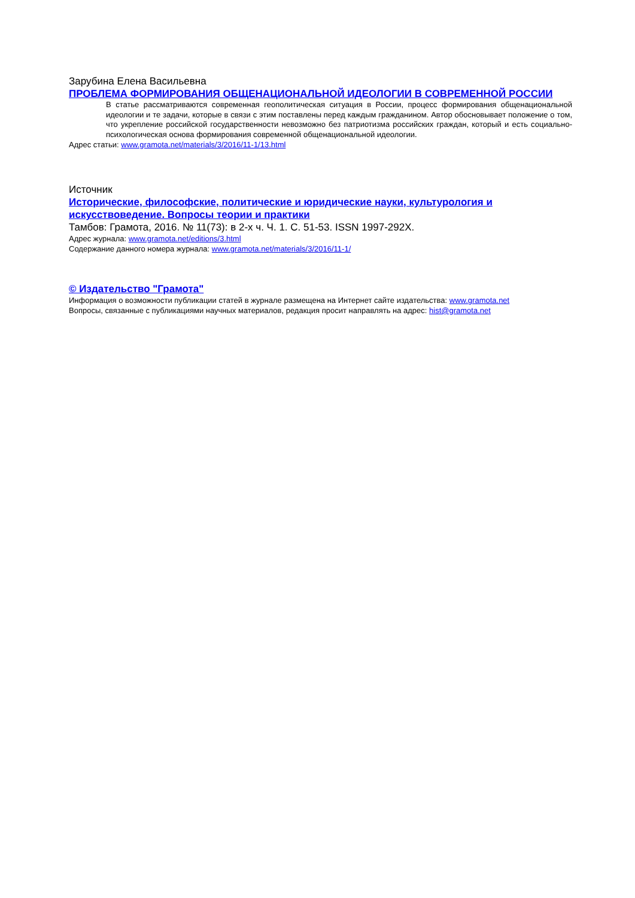Зарубина Елена Васильевна
ПРОБЛЕМА ФОРМИРОВАНИЯ ОБЩЕНАЦИОНАЛЬНОЙ ИДЕОЛОГИИ В СОВРЕМЕННОЙ РОССИИ
В статье рассматриваются современная геополитическая ситуация в России, процесс формирования общенациональной идеологии и те задачи, которые в связи с этим поставлены перед каждым гражданином. Автор обосновывает положение о том, что укрепление российской государственности невозможно без патриотизма российских граждан, который и есть социально-психологическая основа формирования современной общенациональной идеологии.
Адрес статьи: www.gramota.net/materials/3/2016/11-1/13.html
Источник
Исторические, философские, политические и юридические науки, культурология и искусствоведение. Вопросы теории и практики
Тамбов: Грамота, 2016. № 11(73): в 2-х ч. Ч. 1. C. 51-53. ISSN 1997-292X.
Адрес журнала: www.gramota.net/editions/3.html
Содержание данного номера журнала: www.gramota.net/materials/3/2016/11-1/
© Издательство "Грамота"
Информация о возможности публикации статей в журнале размещена на Интернет сайте издательства: www.gramota.net
Вопросы, связанные с публикациями научных материалов, редакция просит направлять на адрес: hist@gramota.net